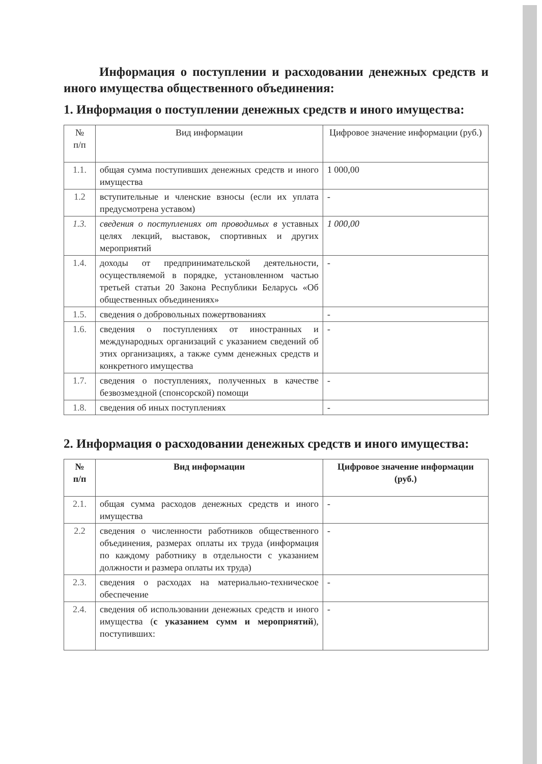Информация о поступлении и расходовании денежных средств и иного имущества общественного объединения:
1. Информация о поступлении денежных средств и иного имущества:
| № п/п | Вид информации | Цифровое значение информации (руб.) |
| --- | --- | --- |
| 1.1. | общая сумма поступивших денежных средств и иного имущества | 1 000,00 |
| 1.2 | вступительные и членские взносы (если их уплата предусмотрена уставом) | - |
| 1.3. | сведения о поступлениях от проводимых в уставных целях лекций, выставок, спортивных и других мероприятий | 1 000,00 |
| 1.4. | доходы от предпринимательской деятельности, осуществляемой в порядке, установленном частью третьей статьи 20 Закона Республики Беларусь «Об общественных объединениях» | - |
| 1.5. | сведения о добровольных пожертвованиях | - |
| 1.6. | сведения о поступлениях от иностранных и международных организаций с указанием сведений об этих организациях, а также сумм денежных средств и конкретного имущества | - |
| 1.7. | сведения о поступлениях, полученных в качестве безвозмездной (спонсорской) помощи | - |
| 1.8. | сведения об иных поступлениях | - |
2. Информация о расходовании денежных средств и иного имущества:
| № п/п | Вид информации | Цифровое значение информации (руб.) |
| --- | --- | --- |
| 2.1. | общая сумма расходов денежных средств и иного имущества | - |
| 2.2 | сведения о численности работников общественного объединения, размерах оплаты их труда (информация по каждому работнику в отдельности с указанием должности и размера оплаты их труда) | - |
| 2.3. | сведения о расходах на материально-техническое обеспечение | - |
| 2.4. | сведения об использовании денежных средств и иного имущества ( с указанием сумм и мероприятий ), поступивших: | - |